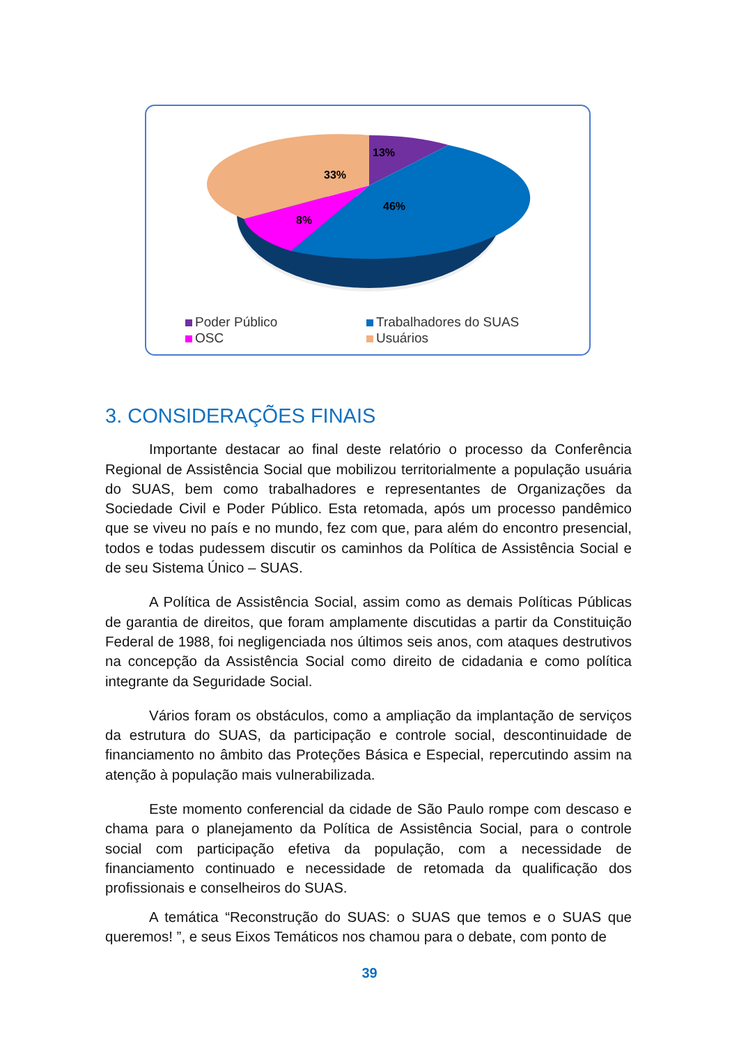13%
33%
46%
8%
Poder Público Trabalhadores do SUAS OSC Usuários
3. CONSIDERAÇÕES FINAIS
Importante destacar ao final deste relatório o processo da Conferência Regional de Assistência Social que mobilizou territorialmente a população usuária do SUAS, bem como trabalhadores e representantes de Organizações da Sociedade Civil e Poder Público. Esta retomada, após um processo pandêmico que se viveu no país e no mundo, fez com que, para além do encontro presencial, todos e todas pudessem discutir os caminhos da Política de Assistência Social e de seu Sistema Único – SUAS.
A Política de Assistência Social, assim como as demais Políticas Públicas de garantia de direitos, que foram amplamente discutidas a partir da Constituição Federal de 1988, foi negligenciada nos últimos seis anos, com ataques destrutivos na concepção da Assistência Social como direito de cidadania e como política integrante da Seguridade Social.
Vários foram os obstáculos, como a ampliação da implantação de serviços da estrutura do SUAS, da participação e controle social, descontinuidade de financiamento no âmbito das Proteções Básica e Especial, repercutindo assim na atenção à população mais vulnerabilizada.
Este momento conferencial da cidade de São Paulo rompe com descaso e chama para o planejamento da Política de Assistência Social, para o controle social com participação efetiva da população, com a necessidade de financiamento continuado e necessidade de retomada da qualificação dos profissionais e conselheiros do SUAS.
A temática “Reconstrução do SUAS: o SUAS que temos e o SUAS que queremos! ”, e seus Eixos Temáticos nos chamou para o debate, com ponto de
39